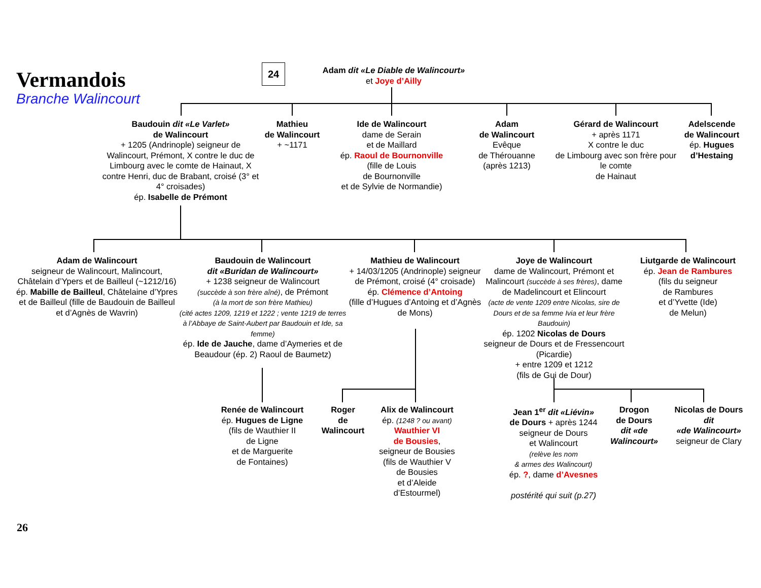Vermandois
Branche Walincourt
24
Adam dit «Le Diable de Walincourt»
et Joye d’Ailly
Baudouin dit «Le Varlet»
de Walincourt
+ 1205 (Andrinople) seigneur de Walincourt, Prémont, X contre le duc de Limbourg avec le comte de Hainaut, X contre Henri, duc de Brabant, croisé (3° et 4° croisades)
ép. Isabelle de Prémont
Mathieu
de Walincourt
+ ~1171
Ide de Walincourt
dame de Serain
et de Maillard
ép. Raoul de Bournonville
(fille de Louis
de Bournonville
et de Sylvie de Normandie)
Adam
de Walincourt
Evêque
de Thérouanne
(après 1213)
Gérard de Walincourt
+ après 1171
X contre le duc
de Limbourg avec son frère pour le comte
de Hainaut
Adelscende
de Walincourt
ép. Hugues d’Hestaing
Adam de Walincourt
seigneur de Walincourt, Malincourt, Châtelain d’Ypers et de Bailleul (~1212/16)
ép. Mabille de Bailleul, Châtelaine d’Ypres et de Bailleul (fille de Baudouin de Bailleul et d’Agnès de Wavrin)
Baudouin de Walincourt
dit «Buridan de Walincourt»
+ 1238 seigneur de Walincourt
(succède à son frère aîné), de Prémont
(à la mort de son frère Mathieu)
(cité actes 1209, 1219 et 1222 ; vente 1219 de terres à l’Abbaye de Saint-Aubert par Baudouin et Ide, sa femme)
ép. Ide de Jauche, dame d’Aymeries et de Beaudour (ép. 2) Raoul de Baumetz)
Mathieu de Walincourt
+ 14/03/1205 (Andrinople) seigneur de Prémont, croisé (4° croisade)
ép. Clémence d’Antoing
(fille d’Hugues d’Antoing et d’Agnès de Mons)
Joye de Walincourt
dame de Walincourt, Prémont et Malincourt (succède à ses frères), dame de Madelincourt et Elincourt
(acte de vente 1209 entre Nicolas, sire de Dours et de sa femme Ivia et leur frère Baudouin)
ép. 1202 Nicolas de Dours
seigneur de Dours et de Fressencourt (Picardie)
+ entre 1209 et 1212
(fils de Gui de Dour)
Liutgarde de Walincourt
ép. Jean de Rambures
(fils du seigneur
de Rambures
et d’Yvette (Ide)
de Melun)
Renée de Walincourt
ép. Hugues de Ligne
(fils de Wauthier II
de Ligne
et de Marguerite
de Fontaines)
Roger
de
Walincourt
Alix de Walincourt
ép. (1248 ? ou avant)
Wauthier VI
de Bousies,
seigneur de Bousies
(fils de Wauthier V
de Bousies
et d’Aleide
d’Estourmel)
Jean 1<sup>er</sup> dit «Liévin»
de Dours + après 1244
seigneur de Dours
et Walincourt
(relève les nom
& armes des Walincourt)
ép. ?, dame d’Avesnes
postérité qui suit (p.27)
Drogon
de Dours
dit «de Walincourt»
Nicolas de Dours
dit
«de Walincourt»
seigneur de Clary
26